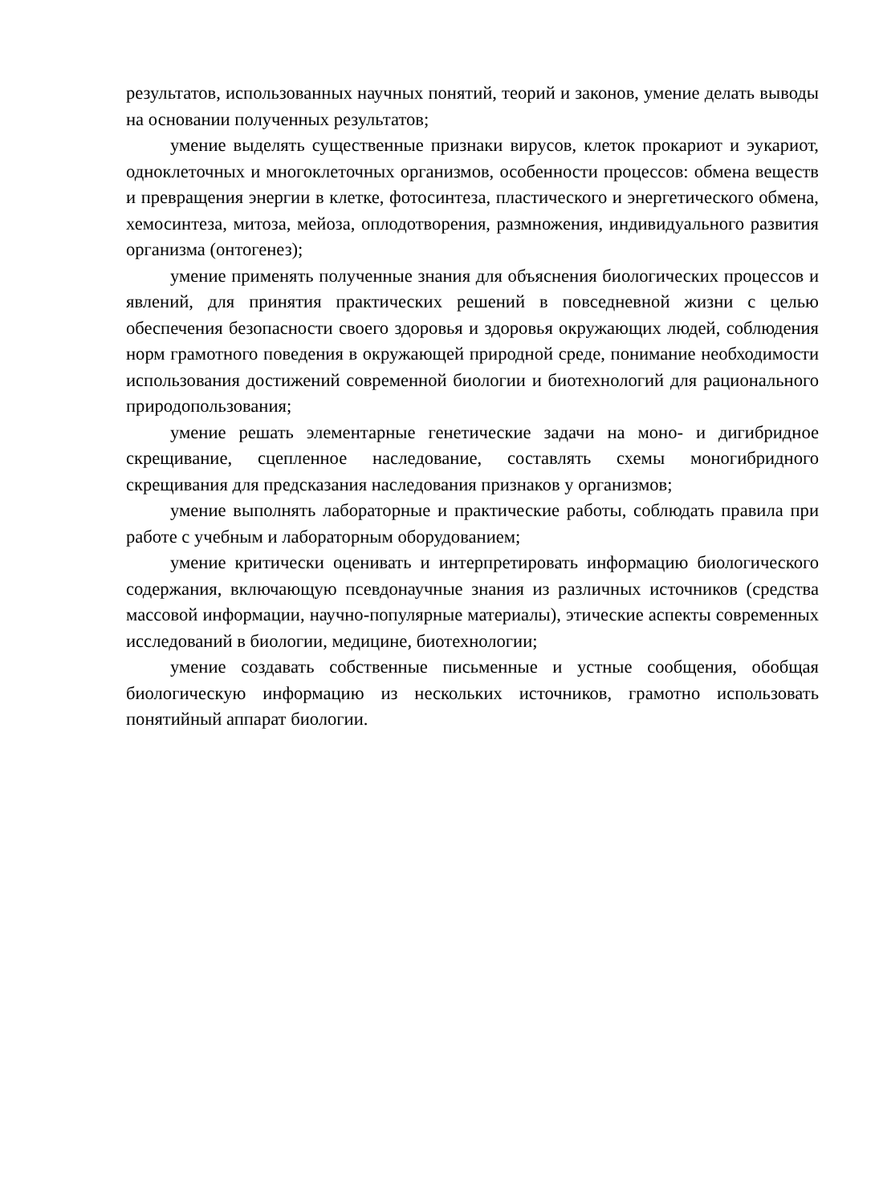результатов, использованных научных понятий, теорий и законов, умение делать выводы на основании полученных результатов;
умение выделять существенные признаки вирусов, клеток прокариот и эукариот, одноклеточных и многоклеточных организмов, особенности процессов: обмена веществ и превращения энергии в клетке, фотосинтеза, пластического и энергетического обмена, хемосинтеза, митоза, мейоза, оплодотворения, размножения, индивидуального развития организма (онтогенез);
умение применять полученные знания для объяснения биологических процессов и явлений, для принятия практических решений в повседневной жизни с целью обеспечения безопасности своего здоровья и здоровья окружающих людей, соблюдения норм грамотного поведения в окружающей природной среде, понимание необходимости использования достижений современной биологии и биотехнологий для рационального природопользования;
умение решать элементарные генетические задачи на моно- и дигибридное скрещивание, сцепленное наследование, составлять схемы моногибридного скрещивания для предсказания наследования признаков у организмов;
умение выполнять лабораторные и практические работы, соблюдать правила при работе с учебным и лабораторным оборудованием;
умение критически оценивать и интерпретировать информацию биологического содержания, включающую псевдонаучные знания из различных источников (средства массовой информации, научно-популярные материалы), этические аспекты современных исследований в биологии, медицине, биотехнологии;
умение создавать собственные письменные и устные сообщения, обобщая биологическую информацию из нескольких источников, грамотно использовать понятийный аппарат биологии.